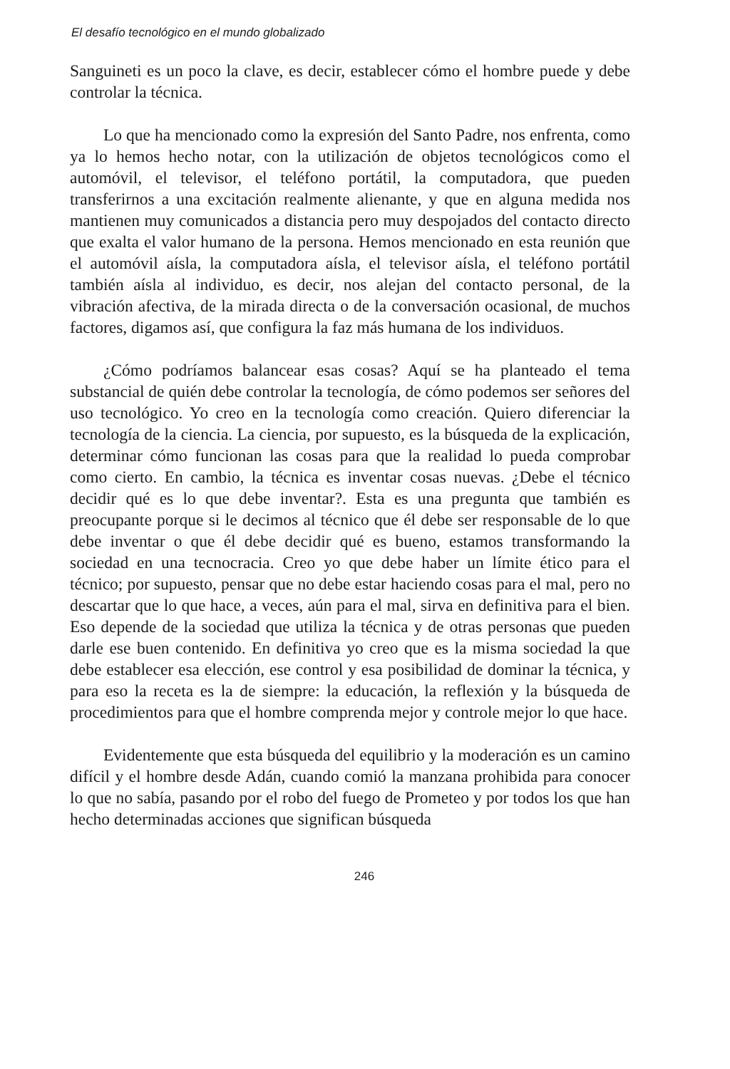El desafío tecnológico en el mundo globalizado
Sanguineti es un poco la clave, es decir, establecer cómo el hombre puede y debe controlar la técnica.
Lo que ha mencionado como la expresión del Santo Padre, nos enfrenta, como ya lo hemos hecho notar, con la utilización de objetos tecnológicos como el automóvil, el televisor, el teléfono portátil, la computadora, que pueden transferirnos a una excitación realmente alienante, y que en alguna medida nos mantienen muy comunicados a distancia pero muy despojados del contacto directo que exalta el valor humano de la persona. Hemos mencionado en esta reunión que el automóvil aísla, la computadora aísla, el televisor aísla, el teléfono portátil también aísla al individuo, es decir, nos alejan del contacto personal, de la vibración afectiva, de la mirada directa o de la conversación ocasional, de muchos factores, digamos así, que configura la faz más humana de los individuos.
¿Cómo podríamos balancear esas cosas? Aquí se ha planteado el tema substancial de quién debe controlar la tecnología, de cómo podemos ser señores del uso tecnológico. Yo creo en la tecnología como creación. Quiero diferenciar la tecnología de la ciencia. La ciencia, por supuesto, es la búsqueda de la explicación, determinar cómo funcionan las cosas para que la realidad lo pueda comprobar como cierto. En cambio, la técnica es inventar cosas nuevas. ¿Debe el técnico decidir qué es lo que debe inventar?. Esta es una pregunta que también es preocupante porque si le decimos al técnico que él debe ser responsable de lo que debe inventar o que él debe decidir qué es bueno, estamos transformando la sociedad en una tecnocracia. Creo yo que debe haber un límite ético para el técnico; por supuesto, pensar que no debe estar haciendo cosas para el mal, pero no descartar que lo que hace, a veces, aún para el mal, sirva en definitiva para el bien. Eso depende de la sociedad que utiliza la técnica y de otras personas que pueden darle ese buen contenido. En definitiva yo creo que es la misma sociedad la que debe establecer esa elección, ese control y esa posibilidad de dominar la técnica, y para eso la receta es la de siempre: la educación, la reflexión y la búsqueda de procedimientos para que el hombre comprenda mejor y controle mejor lo que hace.
Evidentemente que esta búsqueda del equilibrio y la moderación es un camino difícil y el hombre desde Adán, cuando comió la manzana prohibida para conocer lo que no sabía, pasando por el robo del fuego de Prometeo y por todos los que han hecho determinadas acciones que significan búsqueda
246